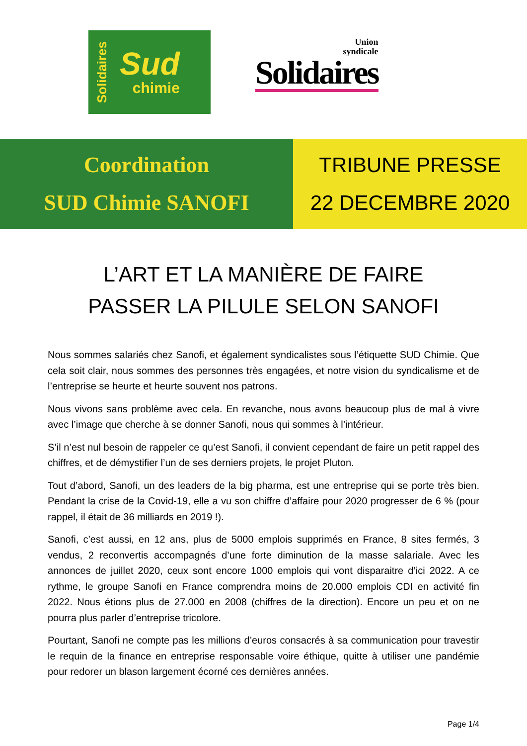Solidaires
Sud
chimie
Union
syndicale
Solidaires
Coordination
SUD Chimie SANOFI
TRIBUNE PRESSE
22 DECEMBRE 2020
L’ART ET LA MANIÈRE DE FAIRE
PASSER LA PILULE SELON SANOFI
Nous sommes salariés chez Sanofi, et également syndicalistes sous l’étiquette SUD Chimie. Que cela soit clair, nous sommes des personnes très engagées, et notre vision du syndicalisme et de l’entreprise se heurte et heurte souvent nos patrons.
Nous vivons sans problème avec cela. En revanche, nous avons beaucoup plus de mal à vivre avec l’image que cherche à se donner Sanofi, nous qui sommes à l’intérieur.
S’il n’est nul besoin de rappeler ce qu’est Sanofi, il convient cependant de faire un petit rappel des chiffres, et de démystifier l’un de ses derniers projets, le projet Pluton.
Tout d’abord, Sanofi, un des leaders de la big pharma, est une entreprise qui se porte très bien. Pendant la crise de la Covid-19, elle a vu son chiffre d’affaire pour 2020 progresser de 6 % (pour rappel, il était de 36 milliards en 2019 !).
Sanofi, c’est aussi, en 12 ans, plus de 5000 emplois supprimés en France, 8 sites fermés, 3 vendus, 2 reconvertis accompagnés d’une forte diminution de la masse salariale. Avec les annonces de juillet 2020, ceux sont encore 1000 emplois qui vont disparaitre d’ici 2022. A ce rythme, le groupe Sanofi en France comprendra moins de 20.000 emplois CDI en activité fin 2022. Nous étions plus de 27.000 en 2008 (chiffres de la direction). Encore un peu et on ne pourra plus parler d’entreprise tricolore.
Pourtant, Sanofi ne compte pas les millions d’euros consacrés à sa communication pour travestir le requin de la finance en entreprise responsable voire éthique, quitte à utiliser une pandémie pour redorer un blason largement écorné ces dernières années.
Page 1/4